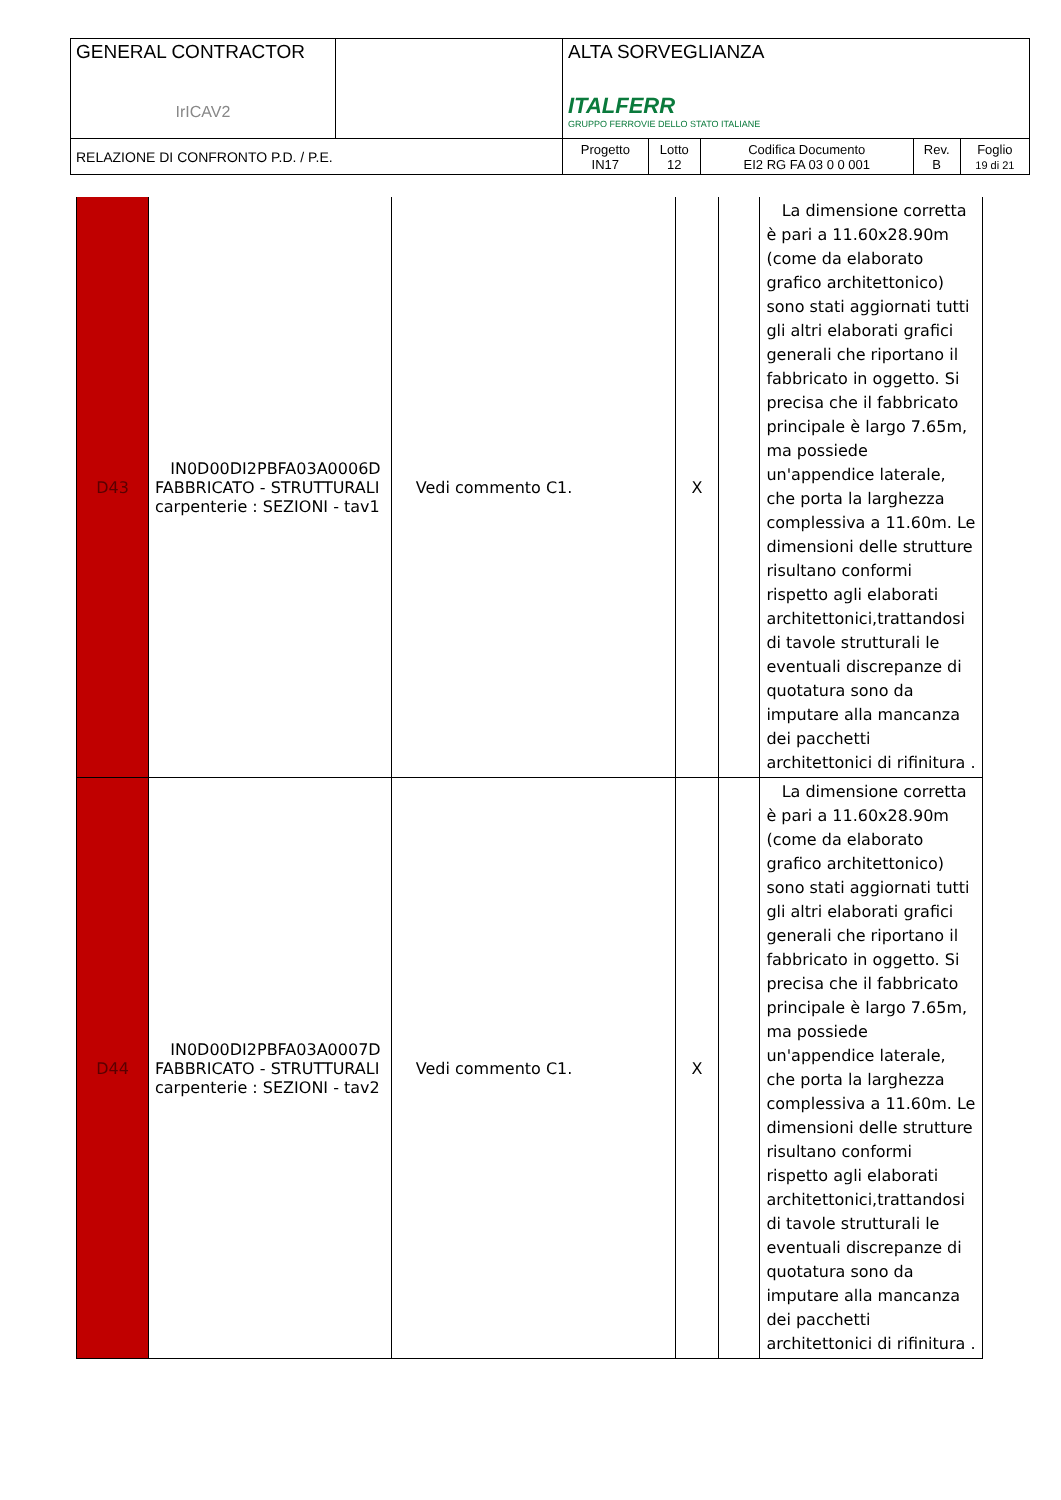| GENERAL CONTRACTOR IrICAV2 | | ALTA SORVEGLIANZA ITALFERR GRUPPO FERROVIE DELLO STATO ITALIANE | | | | |
| RELAZIONE DI CONFRONTO P.D. / P.E. | | Progetto IN17 | Lotto 12 | Codifica Documento EI2 RG FA 03 0 0 001 | Rev. B | Foglio 19 di 21 |
| D43 | IN0D00DI2PBFA03A0006D FABBRICATO - STRUTTURALI carpenterie : SEZIONI - tav1 | Vedi commento C1. | X | | La dimensione corretta è pari a 11.60x28.90m (come da elaborato grafico architettonico) sono stati aggiornati tutti gli altri elaborati grafici generali che riportano il fabbricato in oggetto. Si precisa che il fabbricato principale è largo 7.65m, ma possiede un'appendice laterale, che porta la larghezza complessiva a 11.60m. Le dimensioni delle strutture risultano conformi rispetto agli elaborati architettonici,trattandosi di tavole strutturali le eventuali discrepanze di quotatura sono da imputare alla mancanza dei pacchetti architettonici di rifinitura . |
| D44 | IN0D00DI2PBFA03A0007D FABBRICATO - STRUTTURALI carpenterie : SEZIONI - tav2 | Vedi commento C1. | X | | La dimensione corretta è pari a 11.60x28.90m (come da elaborato grafico architettonico) sono stati aggiornati tutti gli altri elaborati grafici generali che riportano il fabbricato in oggetto. Si precisa che il fabbricato principale è largo 7.65m, ma possiede un'appendice laterale, che porta la larghezza complessiva a 11.60m. Le dimensioni delle strutture risultano conformi rispetto agli elaborati architettonici,trattandosi di tavole strutturali le eventuali discrepanze di quotatura sono da imputare alla mancanza dei pacchetti architettonici di rifinitura . |